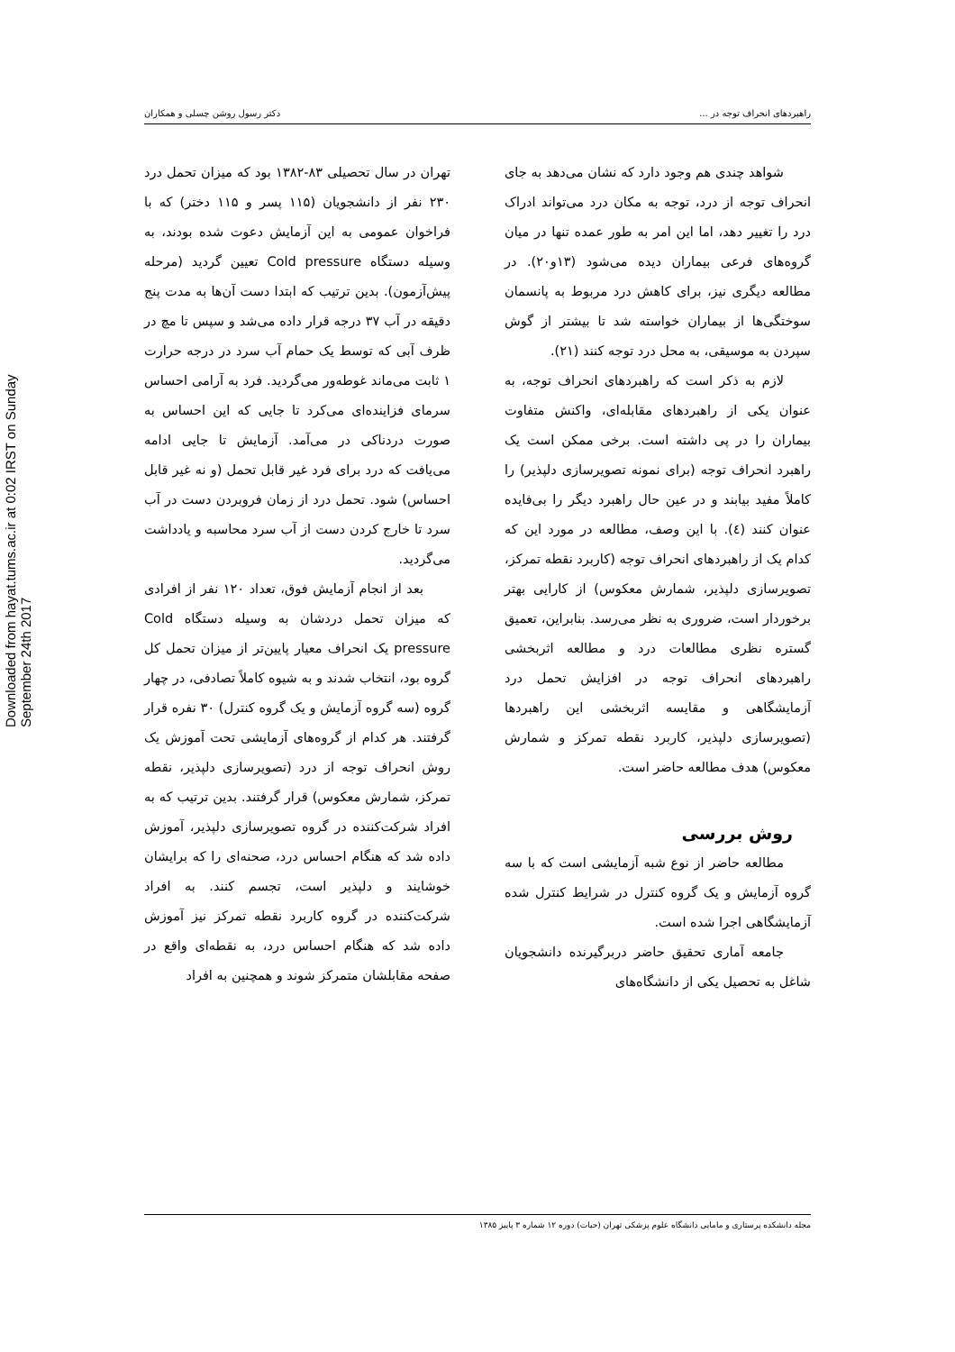Downloaded from hayat.tums.ac.ir at 0:02 IRST on Sunday September 24th 2017
راهبردهای انحراف توجه در ... دکتر رسول روشن چسلی و همکاران
شواهد چندی هم وجود دارد که نشان می‌دهد به جای انحراف توجه از درد، توجه به مکان درد می‌تواند ادراک درد را تغییر دهد، اما این امر به طور عمده تنها در میان گروه‌های فرعی بیماران دیده می‌شود (۱۳و۲۰). در مطالعه دیگری نیز، برای کاهش درد مربوط به پانسمان سوختگی‌ها از بیماران خواسته شد تا بیشتر از گوش سپردن به موسیقی، به محل درد توجه کنند (۲۱).
لازم به ذکر است که راهبردهای انحراف توجه، به عنوان یکی از راهبردهای مقابله‌ای، واکنش متفاوت بیماران را در پی داشته است. برخی ممکن است یک راهبرد انحراف توجه (برای نمونه تصویرسازی دلپذیر) را کاملاً مفید بیابند و در عین حال راهبرد دیگر را بی‌فایده عنوان کنند (٤). با این وصف، مطالعه در مورد این که کدام یک از راهبردهای انحراف توجه (کاربرد نقطه تمرکز، تصویرسازی دلپذیر، شمارش معکوس) از کارایی بهتر برخوردار است، ضروری به نظر می‌رسد. بنابراین، تعمیق گستره نظری مطالعات درد و مطالعه اثربخشی راهبردهای انحراف توجه در افزایش تحمل درد آزمایشگاهی و مقایسه اثربخشی این راهبردها (تصویرسازی دلپذیر، کاربرد نقطه تمرکز و شمارش معکوس) هدف مطالعه حاضر است.
روش بررسی
مطالعه حاضر از نوع شبه آزمایشی است که با سه گروه آزمایش و یک گروه کنترل در شرایط کنترل شده آزمایشگاهی اجرا شده است.
جامعه آماری تحقیق حاضر دربرگیرنده دانشجویان شاغل به تحصیل یکی از دانشگاه‌های
تهران در سال تحصیلی ۸۳-۱۳۸۲ بود که میزان تحمل درد ۲۳۰ نفر از دانشجویان (۱۱۵ پسر و ۱۱۵ دختر) که با فراخوان عمومی به این آزمایش دعوت شده بودند، به وسیله دستگاه Cold pressure تعیین گردید (مرحله پیش‌آزمون). بدین ترتیب که ابتدا دست آن‌ها به مدت پنج دقیقه در آب ۳۷ درجه قرار داده می‌شد و سپس تا مچ در ظرف آبی که توسط یک حمام آب سرد در درجه حرارت ۱ ثابت می‌ماند غوطه‌ور می‌گردید. فرد به آرامی احساس سرمای فزاینده‌ای می‌کرد تا جایی که این احساس به صورت دردناکی در می‌آمد. آزمایش تا جایی ادامه می‌یافت که درد برای فرد غیر قابل تحمل (و نه غیر قابل احساس) شود. تحمل درد از زمان فروبردن دست در آب سرد تا خارج کردن دست از آب سرد محاسبه و یادداشت می‌گردید.
بعد از انجام آزمایش فوق، تعداد ۱۲۰ نفر از افرادی که میزان تحمل دردشان به وسیله دستگاه Cold pressure یک انحراف معیار پایین‌تر از میزان تحمل کل گروه بود، انتخاب شدند و به شیوه کاملاً تصادفی، در چهار گروه (سه گروه آزمایش و یک گروه کنترل) ۳۰ نفره قرار گرفتند. هر کدام از گروه‌های آزمایشی تحت آموزش یک روش انحراف توجه از درد (تصویرسازی دلپذیر، نقطه تمرکز، شمارش معکوس) قرار گرفتند. بدین ترتیب که به افراد شرکت‌کننده در گروه تصویرسازی دلپذیر، آموزش داده شد که هنگام احساس درد، صحنه‌ای را که برایشان خوشایند و دلپذیر است، تجسم کنند. به افراد شرکت‌کننده در گروه کاربرد نقطه تمرکز نیز آموزش داده شد که هنگام احساس درد، به نقطه‌ای واقع در صفحه مقابلشان متمرکز شوند و همچنین به افراد
مجله دانشکده پرستاری و مامایی دانشگاه علوم پزشکی تهران (حیات) دوره ۱۲ شماره ۳ پاییز ۱۳۸۵